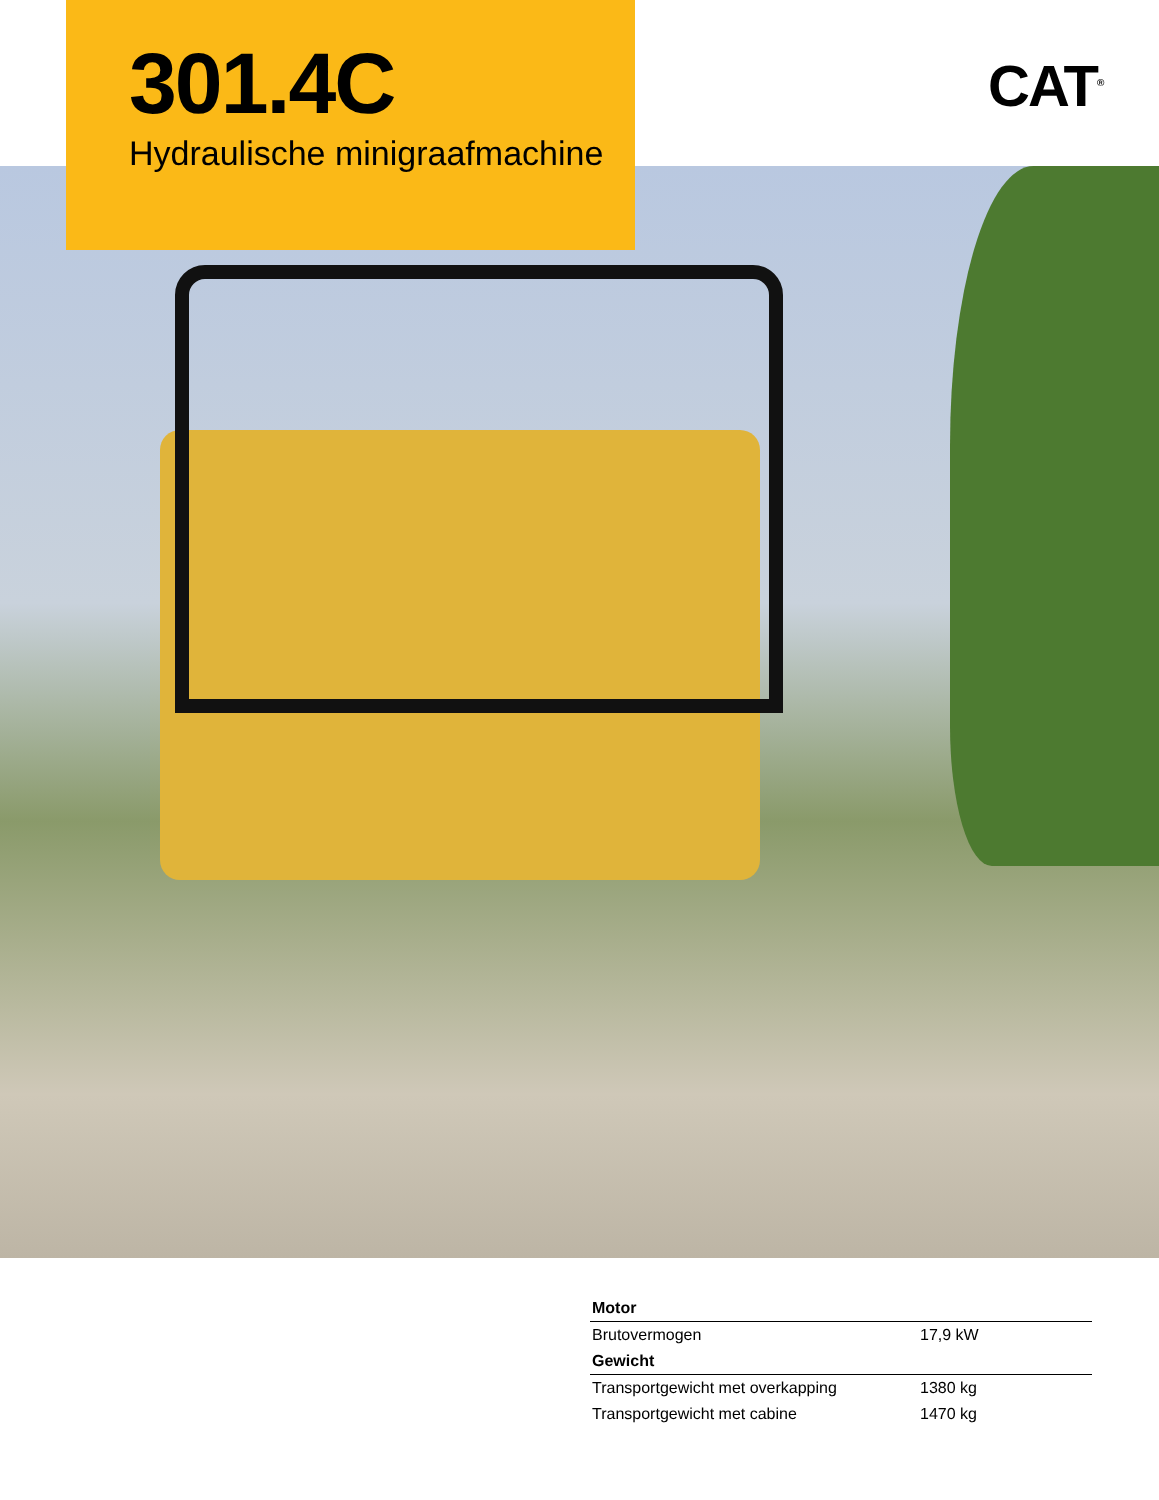301.4C
Hydraulische minigraafmachine
CAT<sup>®</sup>
| Motor | |
| --- | --- |
| Brutovermogen | 17,9 kW |
| Gewicht | |
| Transportgewicht met overkapping | 1380 kg |
| Transportgewicht met cabine | 1470 kg |